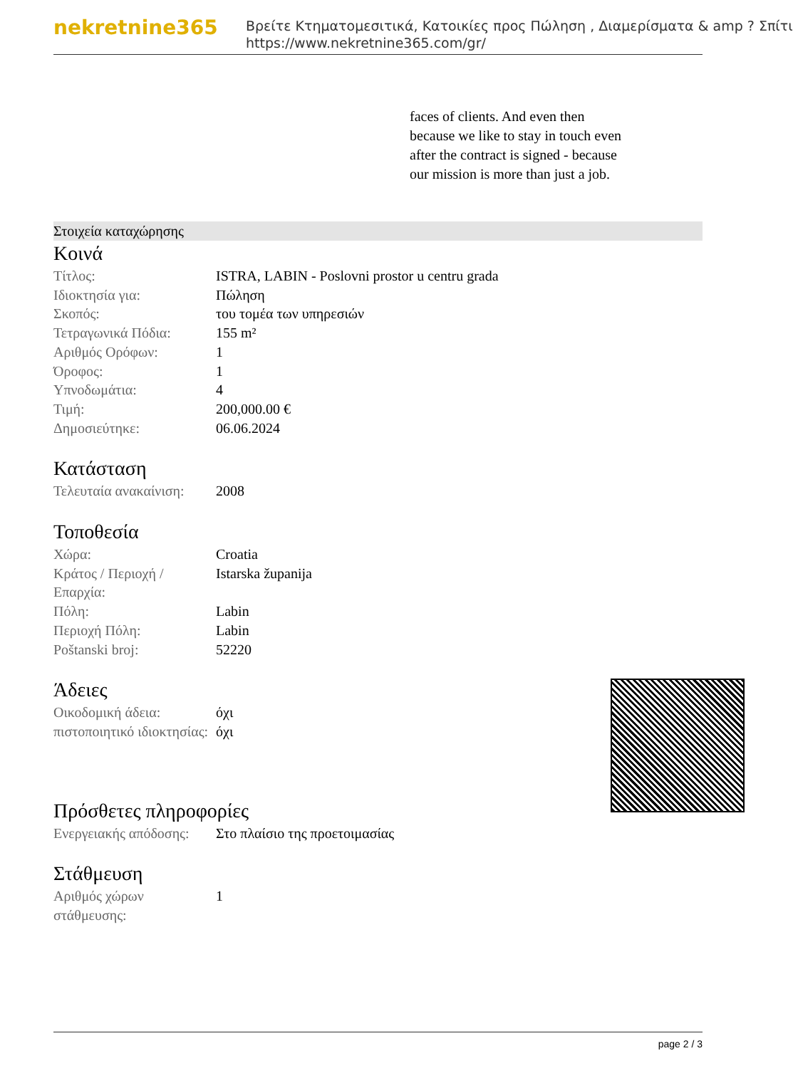nekretnine365
Βρείτε Κτηματομεσιτικά, Κατοικίες προς Πώληση , Διαμερίσματα & amp ? Σπίτι
https://www.nekretnine365.com/gr/
faces of clients. And even then because we like to stay in touch even after the contract is signed - because our mission is more than just a job.
Στοιχεία καταχώρησης
Κοινά
| Τίτλος: | ISTRA, LABIN - Poslovni prostor u centru grada |
| Ιδιοκτησία για: | Πώληση |
| Σκοπός: | του τομέα των υπηρεσιών |
| Τετραγωνικά Πόδια: | 155 m² |
| Αριθμός Ορόφων: | 1 |
| Όροφος: | 1 |
| Υπνοδωμάτια: | 4 |
| Τιμή: | 200,000.00 € |
| Δημοσιεύτηκε: | 06.06.2024 |
Κατάσταση
| Τελευταία ανακαίνιση: | 2008 |
Τοποθεσία
| Χώρα: | Croatia |
| Κράτος / Περιοχή / Επαρχία: | Istarska županija |
| Πόλη: | Labin |
| Περιοχή Πόλη: | Labin |
| Poštanski broj: | 52220 |
Άδειες
| Οικοδομική άδεια: | όχι |
| πιστοποιητικό ιδιοκτησίας: | όχι |
Πρόσθετες πληροφορίες
| Ενεργειακής απόδοσης: | Στο πλαίσιο της προετοιμασίας |
Στάθμευση
| Αριθμός χώρων στάθμευσης: | 1 |
page 2 / 3